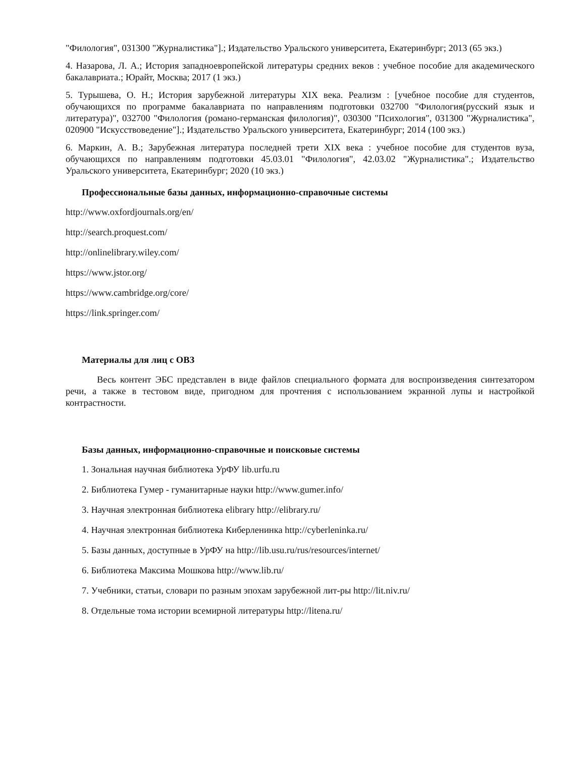"Филология", 031300 "Журналистика"].; Издательство Уральского университета, Екатеринбург; 2013 (65 экз.)
4. Назарова, Л. А.; История западноевропейской литературы средних веков : учебное пособие для академического бакалавриата.; Юрайт, Москва; 2017 (1 экз.)
5. Турышева, О. Н.; История зарубежной литературы XIX века. Реализм : [учебное пособие для студентов, обучающихся по программе бакалавриата по направлениям подготовки 032700 "Филология(русский язык и литература)", 032700 "Филология (романо-германская филология)", 030300 "Психология", 031300 "Журналистика", 020900 "Искусствоведение"].; Издательство Уральского университета, Екатеринбург; 2014 (100 экз.)
6. Маркин, А. В.; Зарубежная литература последней трети XIX века : учебное пособие для студентов вуза, обучающихся по направлениям подготовки 45.03.01 "Филология", 42.03.02 "Журналистика".; Издательство Уральского университета, Екатеринбург; 2020 (10 экз.)
Профессиональные базы данных, информационно-справочные системы
http://www.oxfordjournals.org/en/
http://search.proquest.com/
http://onlinelibrary.wiley.com/
https://www.jstor.org/
https://www.cambridge.org/core/
https://link.springer.com/
Материалы для лиц с ОВЗ
Весь контент ЭБС представлен в виде файлов специального формата для воспроизведения синтезатором речи, а также в тестовом виде, пригодном для прочтения с использованием экранной лупы и настройкой контрастности.
Базы данных, информационно-справочные и поисковые системы
1. Зональная научная библиотека УрФУ lib.urfu.ru
2. Библиотека Гумер - гуманитарные науки http://www.gumer.info/
3. Научная электронная библиотека elibrary http://elibrary.ru/
4. Научная электронная библиотека Киберленинка http://cyberleninka.ru/
5. Базы данных, доступные в УрФУ на http://lib.usu.ru/rus/resources/internet/
6. Библиотека Максима Мошкова http://www.lib.ru/
7. Учебники, статьи, словари по разным эпохам зарубежной лит-ры http://lit.niv.ru/
8. Отдельные тома истории всемирной литературы http://litena.ru/